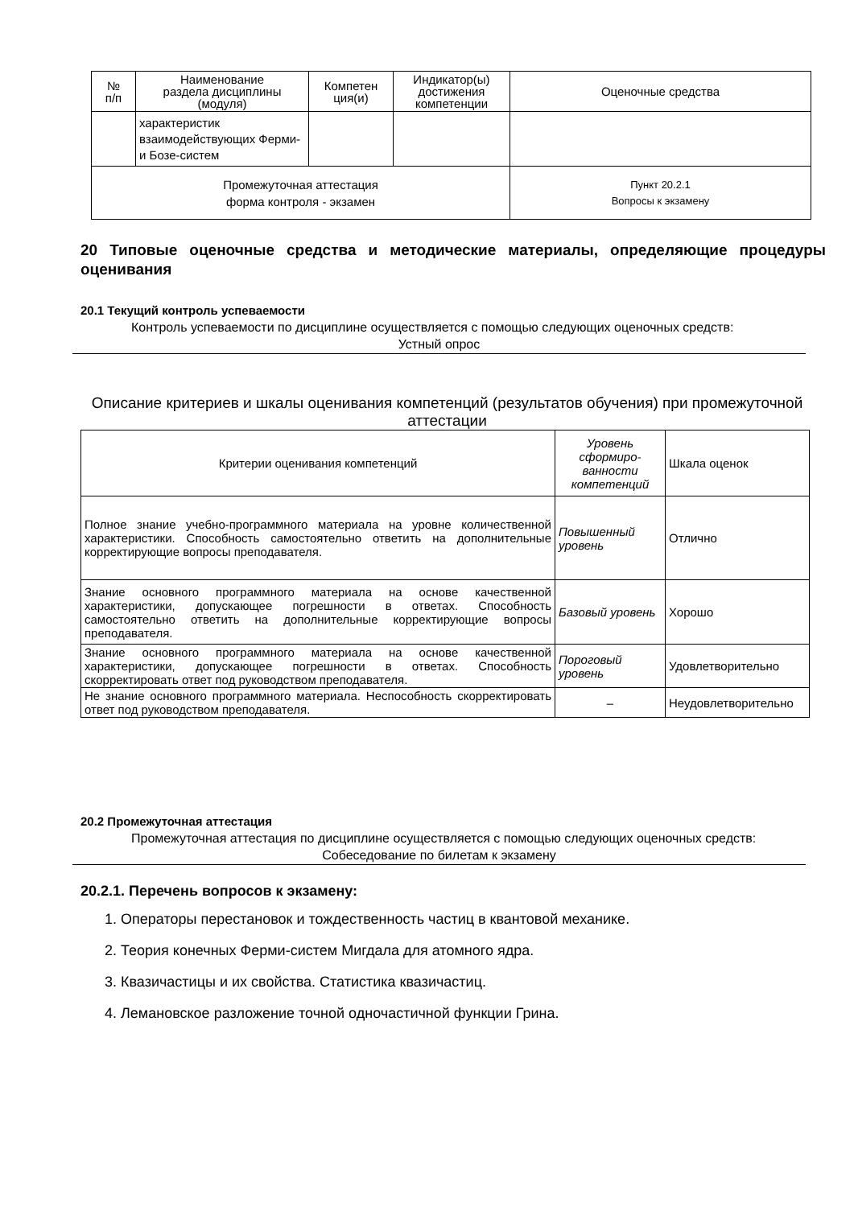| № п/п | Наименование раздела дисциплины (модуля) | Компетен ция(и) | Индикатор(ы) достижения компетенции | Оценочные средства |
| --- | --- | --- | --- | --- |
| | характеристик взаимодействующих Ферми- и Бозе-систем | | | |
| Промежуточная аттестация форма контроля - экзамен | | | | Пункт 20.2.1 Вопросы к экзамену |
20 Типовые оценочные средства и методические материалы, определяющие процедуры оценивания
20.1 Текущий контроль успеваемости
Контроль успеваемости по дисциплине осуществляется с помощью следующих оценочных средств:
Устный опрос
Описание критериев и шкалы оценивания компетенций (результатов обучения) при промежуточной аттестации
| Критерии оценивания компетенций | Уровень сформиро-ванности компетенций | Шкала оценок |
| Полное знание учебно-программного материала на уровне количественной характеристики. Способность самостоятельно ответить на дополнительные корректирующие вопросы преподавателя. | Повышенный уровень | Отлично |
| Знание основного программного материала на основе качественной характеристики, допускающее погрешности в ответах. Способность самостоятельно ответить на дополнительные корректирующие вопросы преподавателя. | Базовый уровень | Хорошо |
| Знание основного программного материала на основе качественной характеристики, допускающее погрешности в ответах. Способность скорректировать ответ под руководством преподавателя. | Пороговый уровень | Удовлетворительно |
| Не знание основного программного материала. Неспособность скорректировать ответ под руководством преподавателя. | – | Неудовлетворительно |
20.2 Промежуточная аттестация
Промежуточная аттестация по дисциплине осуществляется с помощью следующих оценочных средств:
Собеседование по билетам к экзамену
20.2.1. Перечень вопросов к экзамену:
1. Операторы перестановок и тождественность частиц в квантовой механике.
2. Теория конечных Ферми-систем Мигдала для атомного ядра.
3. Квазичастицы и их свойства. Статистика квазичастиц.
4. Лемановское разложение точной одночастичной функции Грина.